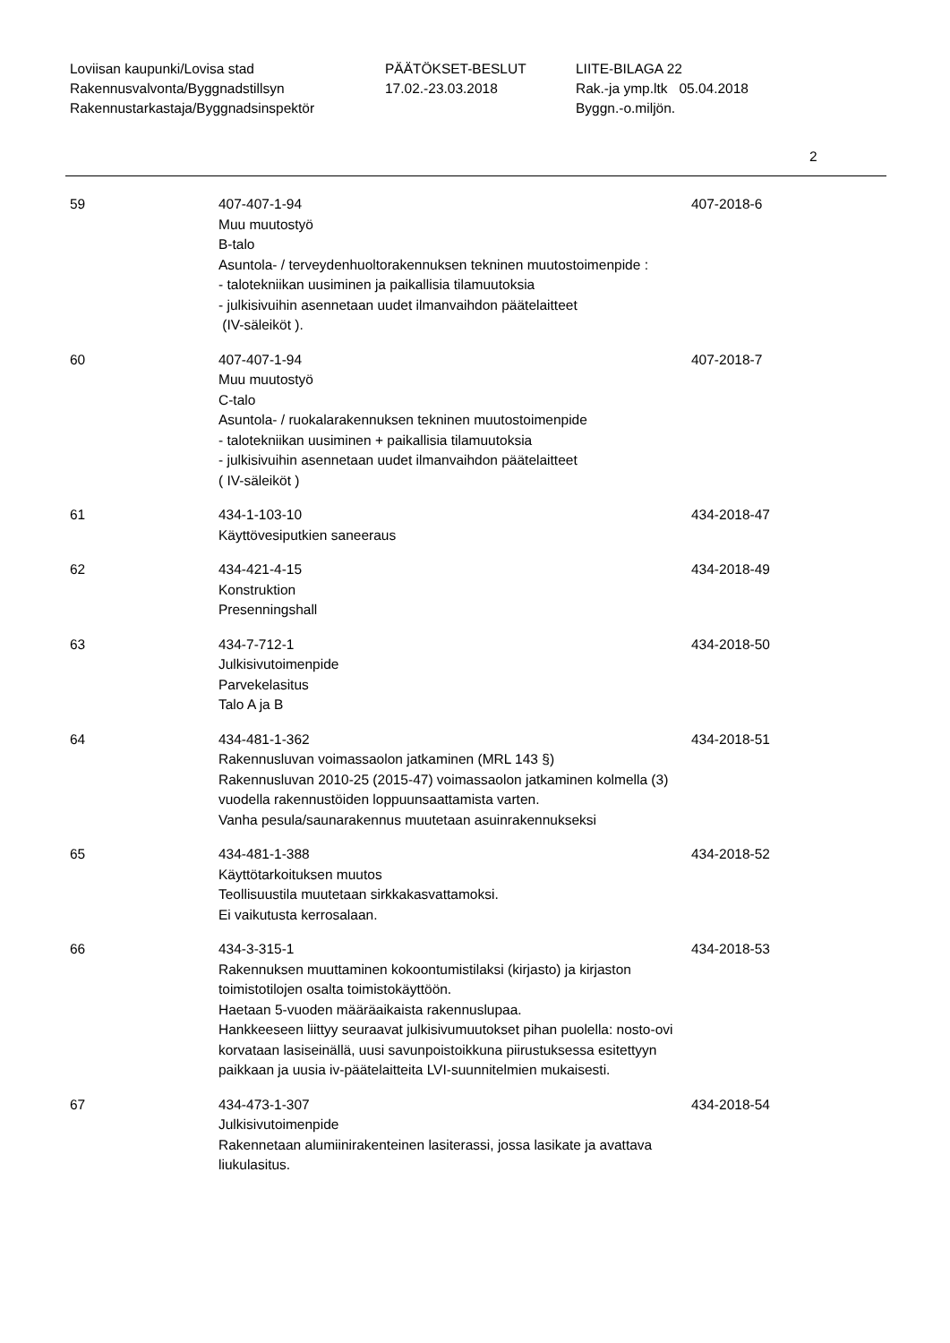Loviisan kaupunki/Lovisa stad
Rakennusvalvonta/Byggnadstillsyn
Rakennustarkastaja/Byggnadsinspektör
PÄÄTÖKSET-BESLUT
17.02.-23.03.2018
LIITE-BILAGA 22
Rak.-ja ymp.ltk 05.04.2018
Byggn.-o.miljön.
2
59 407-407-1-94
Muu muutostyö
B-talo
Asuntola- / terveydenhuoltorakennuksen tekninen muutostoimenpide :
- talotekniikan uusiminen ja paikallisia tilamuutoksia
- julkisivuihin asennetaan uudet ilmanvaihdon päätelaitteet
(IV-säleiköt ).
407-2018-6
60 407-407-1-94
Muu muutostyö
C-talo
Asuntola- / ruokalarakennuksen tekninen muutostoimenpide
- talotekniikan uusiminen + paikallisia tilamuutoksia
- julkisivuihin asennetaan uudet ilmanvaihdon päätelaitteet
( IV-säleiköt )
407-2018-7
61 434-1-103-10
Käyttövesiputkien saneeraus
434-2018-47
62 434-421-4-15
Konstruktion
Presenningshall
434-2018-49
63 434-7-712-1
Julkisivutoimenpide
Parvekelasitus
Talo A ja B
434-2018-50
64 434-481-1-362
Rakennusluvan voimassaolon jatkaminen (MRL 143 §)
Rakennusluvan 2010-25 (2015-47) voimassaolon jatkaminen kolmella (3) vuodella rakennustöiden loppuunsaattamista varten.
Vanha pesula/saunarakennus muutetaan asuinrakennukseksi
434-2018-51
65 434-481-1-388
Käyttötarkoituksen muutos
Teollisuustila muutetaan sirkkakasvattamoksi.
Ei vaikutusta kerrosalaan.
434-2018-52
66 434-3-315-1
Rakennuksen muuttaminen kokoontumistilaksi (kirjasto) ja kirjaston toimistotilojen osalta toimistokäyttöön.
Haetaan 5-vuoden määräaikaista rakennuslupaa.
Hankkeeseen liittyy seuraavat julkisivumuutokset pihan puolella: nosto-ovi korvataan lasiseinällä, uusi savunpoistoikkuna piirustuksessa esitettyyn paikkaan ja uusia iv-päätelaitteita LVI-suunnitelmien mukaisesti.
434-2018-53
67 434-473-1-307
Julkisivutoimenpide
Rakennetaan alumiinirakenteinen lasiterassi, jossa lasikate ja avattava liukulasitus.
434-2018-54